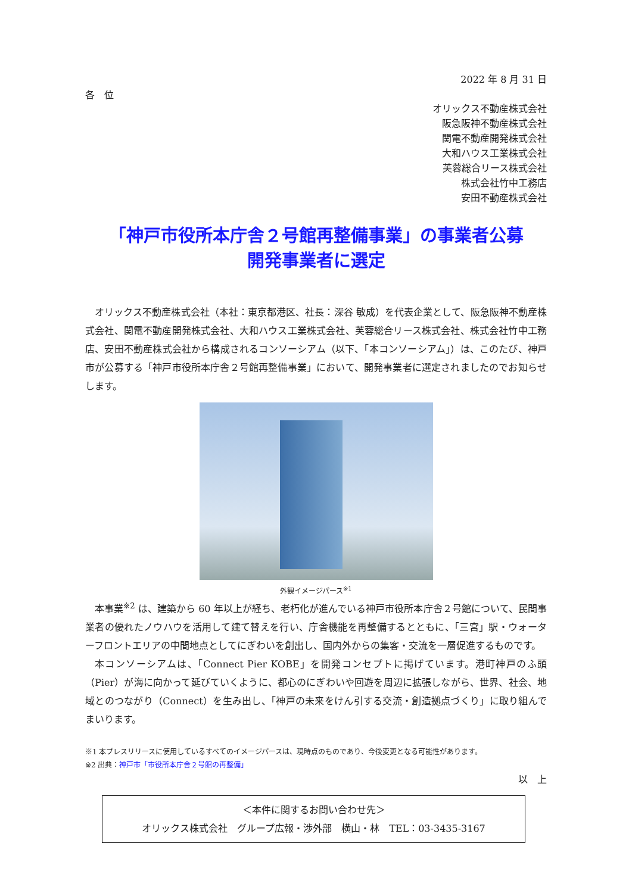2022 年 8 月 31 日
各　位
オリックス不動産株式会社
阪急阪神不動産株式会社
関電不動産開発株式会社
大和ハウス工業株式会社
芙蓉総合リース株式会社
株式会社竹中工務店
安田不動産株式会社
「神戸市役所本庁舎２号館再整備事業」の事業者公募
開発事業者に選定
オリックス不動産株式会社（本社：東京都港区、社長：深谷 敏成）を代表企業として、阪急阪神不動産株式会社、関電不動産開発株式会社、大和ハウス工業株式会社、芙蓉総合リース株式会社、株式会社竹中工務店、安田不動産株式会社から構成されるコンソーシアム（以下、「本コンソーシアム」）は、このたび、神戸市が公募する「神戸市役所本庁舎２号館再整備事業」において、開発事業者に選定されましたのでお知らせします。
外観イメージパース<sup>※1</sup>
本事業<sup>※2</sup> は、建築から 60 年以上が経ち、老朽化が進んでいる神戸市役所本庁舎２号館について、民間事業者の優れたノウハウを活用して建て替えを行い、庁舎機能を再整備するとともに、「三宮」駅・ウォーターフロントエリアの中間地点としてにぎわいを創出し、国内外からの集客・交流を一層促進するものです。
本コンソーシアムは、「Connect Pier KOBE」を開発コンセプトに掲げています。港町神戸のふ頭（Pier）が海に向かって延びていくように、都心のにぎわいや回遊を周辺に拡張しながら、世界、社会、地域とのつながり（Connect）を生み出し、「神戸の未来をけん引する交流・創造拠点づくり」に取り組んでまいります。
※1 本プレスリリースに使用しているすべてのイメージパースは、現時点のものであり、今後変更となる可能性があります。
※2 出典：神戸市「市役所本庁舎２号館の再整備」
以　上
＜本件に関するお問い合わせ先＞
オリックス株式会社　グループ広報・渉外部　横山・林　TEL：03-3435-3167